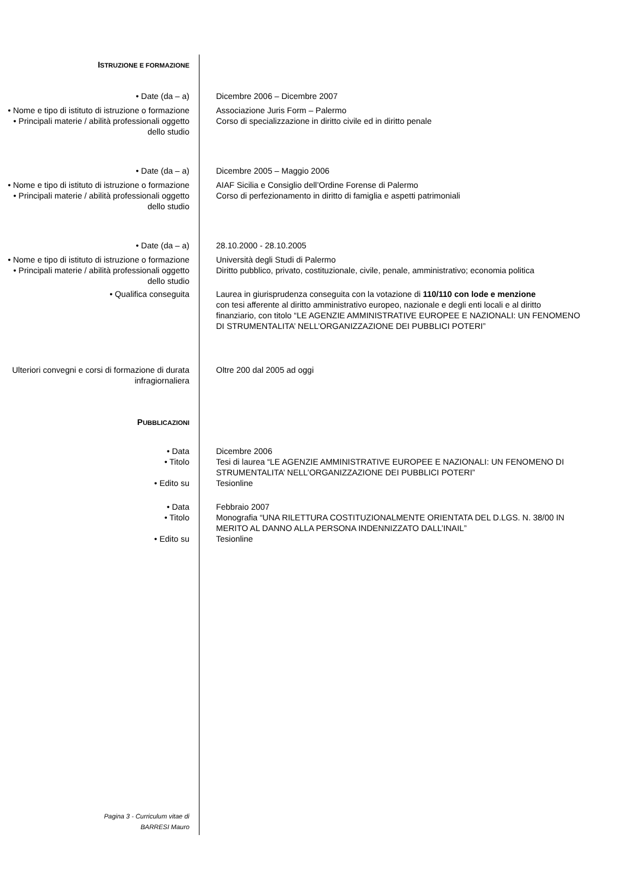ISTRUZIONE E FORMAZIONE
• Date (da – a) Dicembre 2006 – Dicembre 2007
• Nome e tipo di istituto di istruzione o formazione
Associazione Juris Form – Palermo
• Principali materie / abilità professionali oggetto dello studio
Corso di specializzazione in diritto civile ed in diritto penale
• Date (da – a) Dicembre 2005 – Maggio 2006
• Nome e tipo di istituto di istruzione o formazione
AIAF Sicilia e Consiglio dell’Ordine Forense di Palermo
• Principali materie / abilità professionali oggetto dello studio
Corso di perfezionamento in diritto di famiglia e aspetti patrimoniali
• Date (da – a) 28.10.2000 - 28.10.2005
• Nome e tipo di istituto di istruzione o formazione
Università degli Studi di Palermo
• Principali materie / abilità professionali oggetto dello studio
Diritto pubblico, privato, costituzionale, civile, penale, amministrativo; economia politica
• Qualifica conseguita Laurea in giurisprudenza conseguita con la votazione di 110/110 con lode e menzione
con tesi afferente al diritto amministrativo europeo, nazionale e degli enti locali e al diritto finanziario, con titolo “LE AGENZIE AMMINISTRATIVE EUROPEE E NAZIONALI: UN FENOMENO DI STRUMENTALITA’ NELL’ORGANIZZAZIONE DEI PUBBLICI POTERI”
Ulteriori convegni e corsi di formazione di durata infragiornaliera
Oltre 200 dal 2005 ad oggi
PUBBLICAZIONI
• Data Dicembre 2006
• Titolo Tesi di laurea “LE AGENZIE AMMINISTRATIVE EUROPEE E NAZIONALI: UN FENOMENO DI STRUMENTALITA’ NELL’ORGANIZZAZIONE DEI PUBBLICI POTERI”
• Edito su Tesionline
• Data Febbraio 2007
• Titolo Monografia “UNA RILETTURA COSTITUZIONALMENTE ORIENTATA DEL D.LGS. N. 38/00 IN MERITO AL DANNO ALLA PERSONA INDENNIZZATO DALL’INAIL”
• Edito su Tesionline
Pagina 3 - Curriculum vitae di BARRESI Mauro